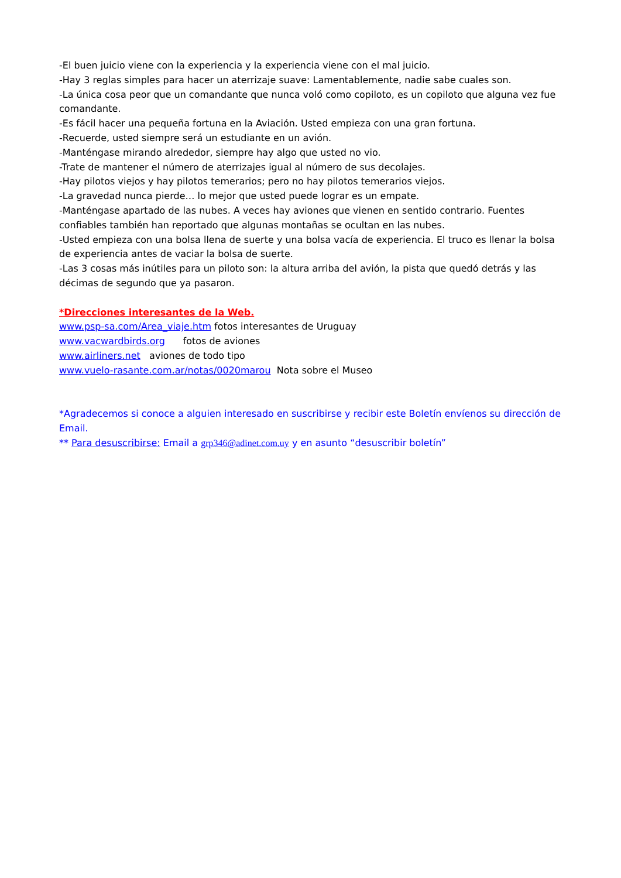-El buen juicio viene con la experiencia y la experiencia viene con el mal juicio.
-Hay 3 reglas simples para hacer un aterrizaje suave: Lamentablemente, nadie sabe cuales son.
-La única cosa peor que un comandante que nunca voló como copiloto, es un copiloto que alguna vez fue comandante.
-Es fácil hacer una pequeña fortuna en la Aviación. Usted empieza con una gran fortuna.
-Recuerde, usted siempre será un estudiante en un avión.
-Manténgase mirando alrededor, siempre hay algo que usted no vio.
-Trate de mantener el número de aterrizajes igual al número de sus decolajes.
-Hay pilotos viejos y hay pilotos temerarios; pero no hay pilotos temerarios viejos.
-La gravedad nunca pierde… lo mejor que usted puede lograr es un empate.
-Manténgase apartado de las nubes. A veces hay aviones que vienen en sentido contrario. Fuentes confiables también han reportado que algunas montañas se ocultan en las nubes.
-Usted empieza con una bolsa llena de suerte y una bolsa vacía de experiencia. El truco es llenar la bolsa de experiencia antes de vaciar la bolsa de suerte.
-Las 3 cosas más inútiles para un piloto son: la altura arriba del avión, la pista que quedó detrás y las décimas de segundo que ya pasaron.
*Direcciones interesantes de la Web.
www.psp-sa.com/Area_viaje.htm fotos interesantes de Uruguay
www.vacwardbirds.org fotos de aviones
www.airliners.net aviones de todo tipo
www.vuelo-rasante.com.ar/notas/0020marou Nota sobre el Museo
*Agradecemos si conoce a alguien interesado en suscribirse y recibir este Boletín envíenos su dirección de Email.
** Para desuscribirse: Email a grp346@adinet.com.uy y en asunto “desuscribir boletín”